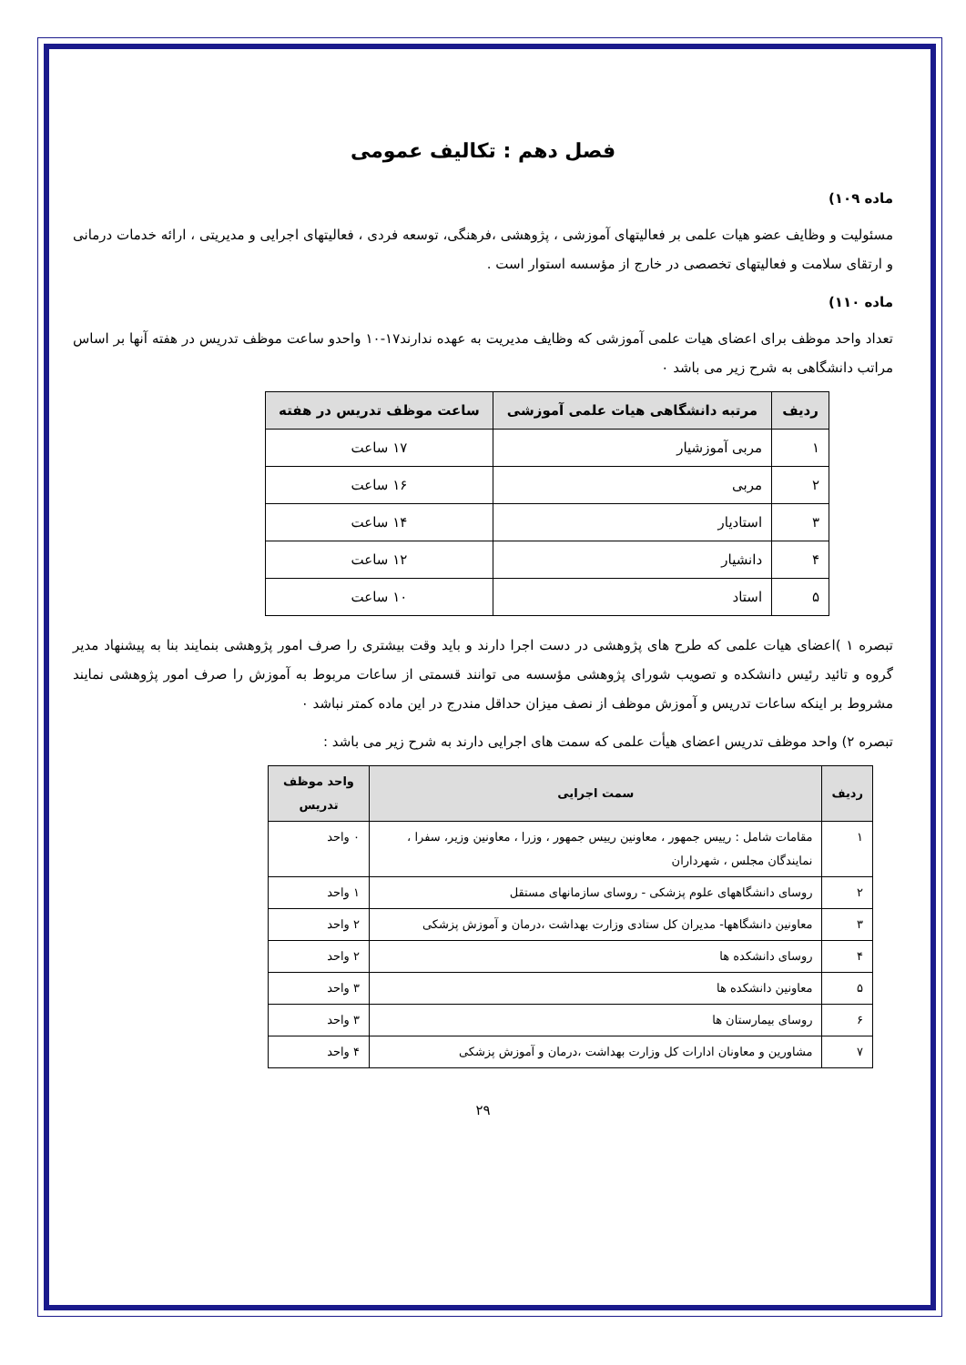فصل دهم : تکالیف عمومی
ماده ۱۰۹)
مسئولیت و وظایف عضو هیات علمی بر فعالیتهای آموزشی ، پژوهشی ،فرهنگی، توسعه فردی ، فعالیتهای اجرایی و مدیریتی ، ارائه خدمات درمانی و ارتقای سلامت و فعالیتهای تخصصی در خارج از مؤسسه استوار است .
ماده ۱۱۰)
تعداد واحد موظف برای اعضای هیات علمی آموزشی که وظایف مدیریت به عهده ندارند۱۷-۱۰ واحدو ساعت موظف تدریس در هفته آنها بر اساس مراتب دانشگاهی به شرح زیر می باشد ۰
| ردیف | مرتبه دانشگاهی هیات علمی آموزشی | ساعت موظف تدریس در هفته |
| --- | --- | --- |
| ۱ | مربی آموزشیار | ۱۷ ساعت |
| ۲ | مربی | ۱۶ ساعت |
| ۳ | استادیار | ۱۴ ساعت |
| ۴ | دانشیار | ۱۲ ساعت |
| ۵ | استاد | ۱۰ ساعت |
تبصره ۱ )اعضای هیات علمی که طرح های پژوهشی در دست اجرا دارند و باید وقت بیشتری را صرف امور پژوهشی بنمایند بنا به پیشنهاد مدیر گروه و تائید رئیس دانشکده و تصویب شورای پژوهشی مؤسسه می توانند قسمتی از ساعات مربوط به آموزش را صرف امور پژوهشی نمایند مشروط بر اینکه ساعات تدریس و آموزش موظف از نصف میزان حداقل مندرج در این ماده کمتر نباشد ۰
تبصره ۲) واحد موظف تدریس اعضای هیأت علمی که سمت های اجرایی دارند به شرح زیر می باشد :
| ردیف | سمت اجرایی | واحد موظف تدریس |
| --- | --- | --- |
| ۱ | مقامات شامل : رییس جمهور ، معاونین رییس جمهور ، وزرا ، معاونین وزیر، سفرا ، نمایندگان مجلس ، شهرداران | ۰ واحد |
| ۲ | روسای دانشگاههای علوم پزشکی - روسای سازمانهای مستقل | ۱ واحد |
| ۳ | معاونین دانشگاهها- مدیران کل ستادی وزارت بهداشت ،درمان و آموزش پزشکی | ۲ واحد |
| ۴ | روسای دانشکده ها | ۲ واحد |
| ۵ | معاونین دانشکده ها | ۳ واحد |
| ۶ | روسای بیمارستان ها | ۳ واحد |
| ۷ | مشاورین و معاونان ادارات کل وزارت بهداشت ،درمان و آموزش پزشکی | ۴ واحد |
۲۹